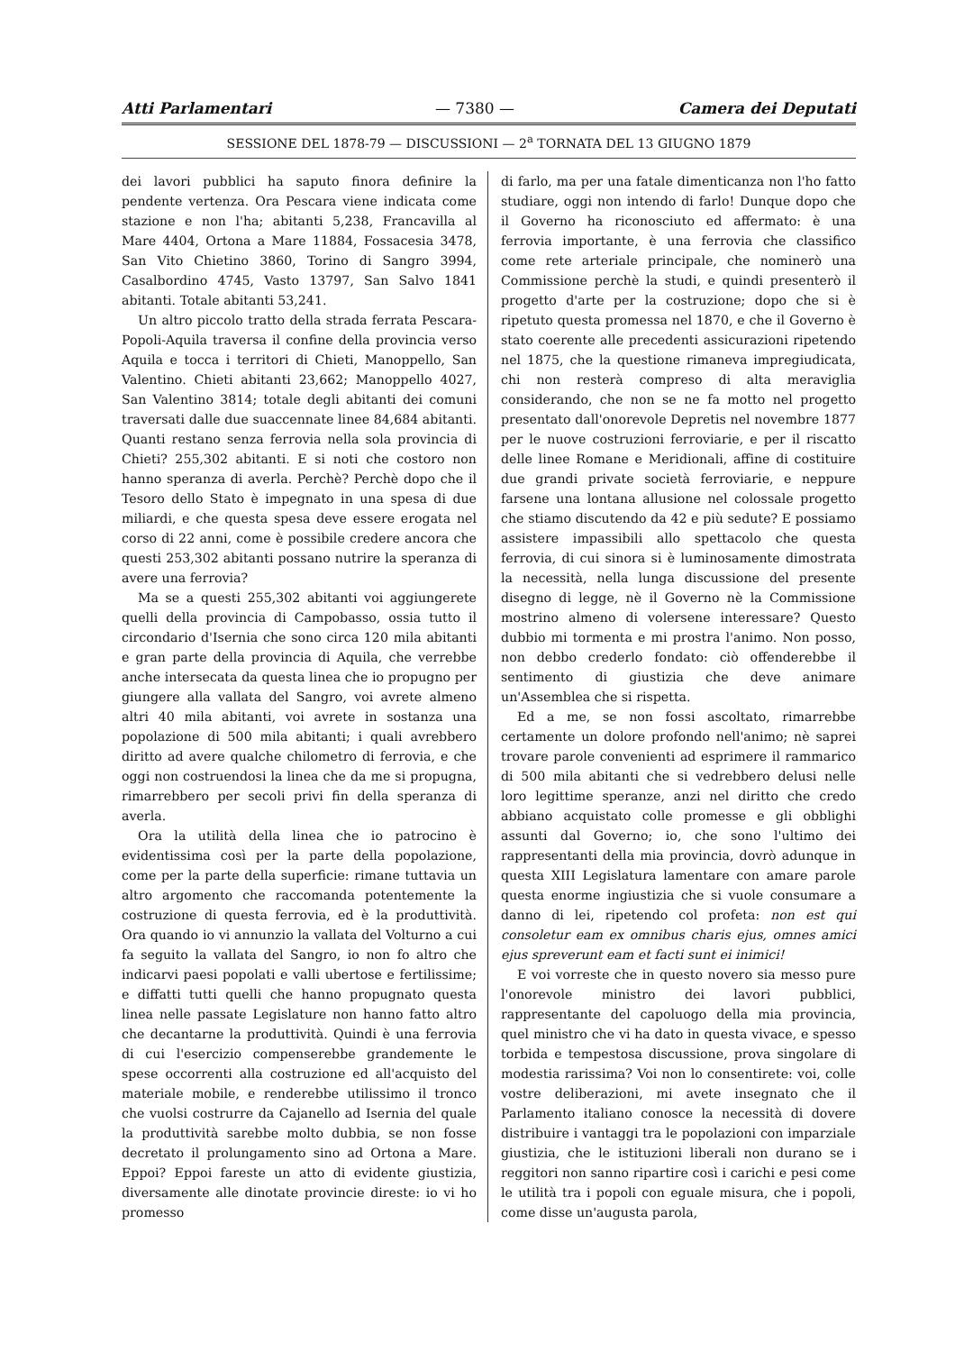Atti Parlamentari — 7380 — Camera dei Deputati
SESSIONE DEL 1878-79 — DISCUSSIONI — 2<sup>a</sup> TORNATA DEL 13 GIUGNO 1879
dei lavori pubblici ha saputo finora definire la pendente vertenza. Ora Pescara viene indicata come stazione e non l'ha; abitanti 5,238, Francavilla al Mare 4404, Ortona a Mare 11884, Fossacesia 3478, San Vito Chietino 3860, Torino di Sangro 3994, Casalbordino 4745, Vasto 13797, San Salvo 1841 abitanti. Totale abitanti 53,241.
Un altro piccolo tratto della strada ferrata Pescara-Popoli-Aquila traversa il confine della provincia verso Aquila e tocca i territori di Chieti, Manoppello, San Valentino. Chieti abitanti 23,662; Manoppello 4027, San Valentino 3814; totale degli abitanti dei comuni traversati dalle due suaccennate linee 84,684 abitanti. Quanti restano senza ferrovia nella sola provincia di Chieti? 255,302 abitanti. E si noti che costoro non hanno speranza di averla. Perchè? Perchè dopo che il Tesoro dello Stato è impegnato in una spesa di due miliardi, e che questa spesa deve essere erogata nel corso di 22 anni, come è possibile credere ancora che questi 253,302 abitanti possano nutrire la speranza di avere una ferrovia?
Ma se a questi 255,302 abitanti voi aggiungerete quelli della provincia di Campobasso, ossia tutto il circondario d'Isernia che sono circa 120 mila abitanti e gran parte della provincia di Aquila, che verrebbe anche intersecata da questa linea che io propugno per giungere alla vallata del Sangro, voi avrete almeno altri 40 mila abitanti, voi avrete in sostanza una popolazione di 500 mila abitanti; i quali avrebbero diritto ad avere qualche chilometro di ferrovia, e che oggi non costruendosi la linea che da me si propugna, rimarrebbero per secoli privi fin della speranza di averla.
Ora la utilità della linea che io patrocino è evidentissima così per la parte della popolazione, come per la parte della superficie: rimane tuttavia un altro argomento che raccomanda potentemente la costruzione di questa ferrovia, ed è la produttività. Ora quando io vi annunzio la vallata del Volturno a cui fa seguito la vallata del Sangro, io non fo altro che indicarvi paesi popolati e valli ubertose e fertilissime; e diffatti tutti quelli che hanno propugnato questa linea nelle passate Legislature non hanno fatto altro che decantarne la produttività. Quindi è una ferrovia di cui l'esercizio compenserebbe grandemente le spese occorrenti alla costruzione ed all'acquisto del materiale mobile, e renderebbe utilissimo il tronco che vuolsi costrurre da Cajanello ad Isernia del quale la produttività sarebbe molto dubbia, se non fosse decretato il prolungamento sino ad Ortona a Mare. Eppoi? Eppoi fareste un atto di evidente giustizia, diversamente alle dinotate provincie direste: io vi ho promesso
di farlo, ma per una fatale dimenticanza non l'ho fatto studiare, oggi non intendo di farlo! Dunque dopo che il Governo ha riconosciuto ed affermato: è una ferrovia importante, è una ferrovia che classifico come rete arteriale principale, che nominerò una Commissione perchè la studi, e quindi presenterò il progetto d'arte per la costruzione; dopo che si è ripetuto questa promessa nel 1870, e che il Governo è stato coerente alle precedenti assicurazioni ripetendo nel 1875, che la questione rimaneva impregiudicata, chi non resterà compreso di alta meraviglia considerando, che non se ne fa motto nel progetto presentato dall'onorevole Depretis nel novembre 1877 per le nuove costruzioni ferroviarie, e per il riscatto delle linee Romane e Meridionali, affine di costituire due grandi private società ferroviarie, e neppure farsene una lontana allusione nel colossale progetto che stiamo discutendo da 42 e più sedute? E possiamo assistere impassibili allo spettacolo che questa ferrovia, di cui sinora si è luminosamente dimostrata la necessità, nella lunga discussione del presente disegno di legge, nè il Governo nè la Commissione mostrino almeno di volersene interessare? Questo dubbio mi tormenta e mi prostra l'animo. Non posso, non debbo crederlo fondato: ciò offenderebbe il sentimento di giustizia che deve animare un'Assemblea che si rispetta.
Ed a me, se non fossi ascoltato, rimarrebbe certamente un dolore profondo nell'animo; nè saprei trovare parole convenienti ad esprimere il rammarico di 500 mila abitanti che si vedrebbero delusi nelle loro legittime speranze, anzi nel diritto che credo abbiano acquistato colle promesse e gli obblighi assunti dal Governo; io, che sono l'ultimo dei rappresentanti della mia provincia, dovrò adunque in questa XIII Legislatura lamentare con amare parole questa enorme ingiustizia che si vuole consumare a danno di lei, ripetendo col profeta: non est qui consoletur eam ex omnibus charis ejus, omnes amici ejus spreverunt eam et facti sunt ei inimici!
E voi vorreste che in questo novero sia messo pure l'onorevole ministro dei lavori pubblici, rappresentante del capoluogo della mia provincia, quel ministro che vi ha dato in questa vivace, e spesso torbida e tempestosa discussione, prova singolare di modestia rarissima? Voi non lo consentirete: voi, colle vostre deliberazioni, mi avete insegnato che il Parlamento italiano conosce la necessità di dovere distribuire i vantaggi tra le popolazioni con imparziale giustizia, che le istituzioni liberali non durano se i reggitori non sanno ripartire così i carichi e pesi come le utilità tra i popoli con eguale misura, che i popoli, come disse un'augusta parola,